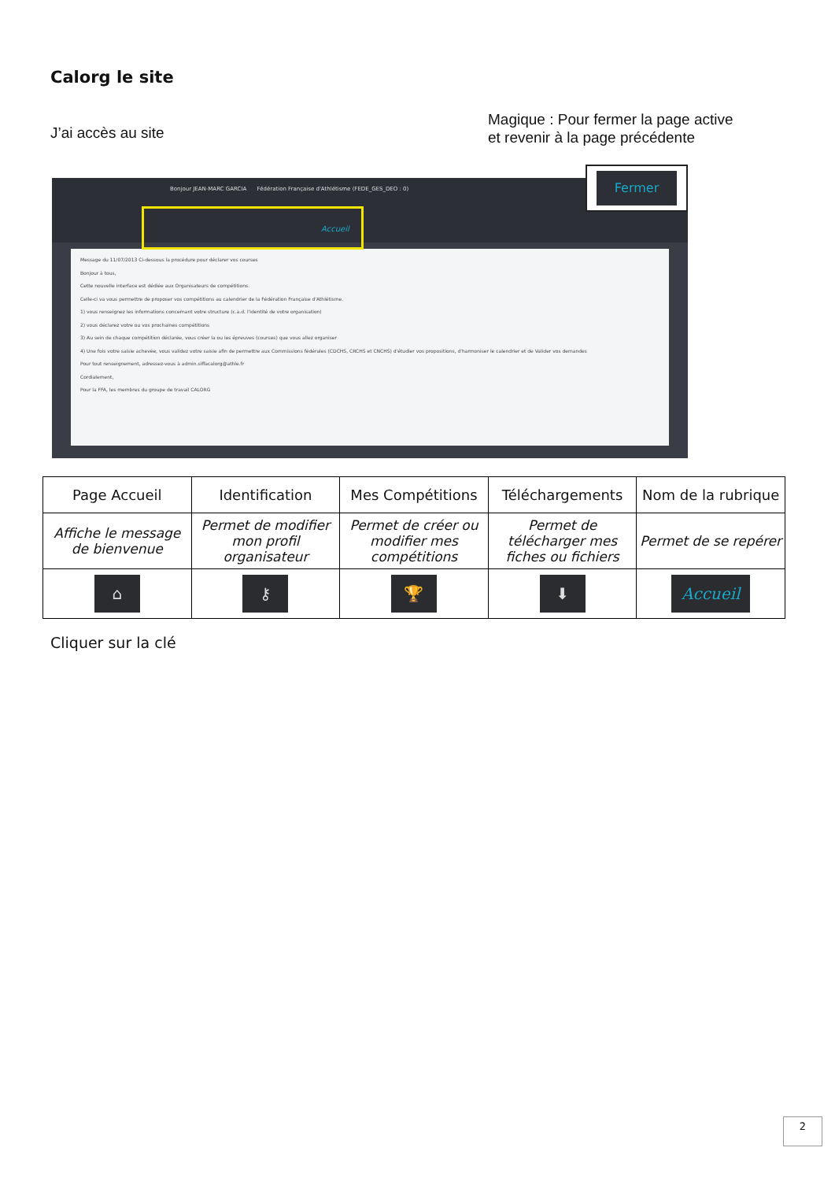Calorg le site
J’ai accès au site
Magique : Pour fermer la page active
et revenir à la page précédente
Bonjour JEAN-MARC GARCIA Fédération Française d'Athlétisme (FEDE_GES_DEO : 0)
Accueil
Message du 11/07/2013 Ci-dessous la procédure pour déclarer vos courses
Bonjour à tous,
Cette nouvelle interface est dédiée aux Organisateurs de compétitions.
Celle-ci va vous permettre de proposer vos compétitions au calendrier de la Fédération Française d'Athlétisme.
1) vous renseignez les informations concernant votre structure (c.a.d. l'identité de votre organisation)
2) vous déclarez votre ou vos prochaines compétitions
3) Au sein de chaque compétition déclarée, vous créer la ou les épreuves (courses) que vous allez organiser
4) Une fois votre saisie achevée, vous validez votre saisie afin de permettre aux Commissions fédérales (CDCHS, CRCHS et CNCHS) d'étudier vos propositions, d'harmoniser le calendrier et de Valider vos demandes
Pour tout renseignement, adressez-vous à admin.siffacalorg@athle.fr
Cordialement,
Pour la FFA, les membres du groupe de travail CALORG
Fermer
| Page Accueil | Identification | Mes Compétitions | Téléchargements | Nom de la rubrique |
| --- | --- | --- | --- | --- |
| Affiche le message de bienvenue | Permet de modifier mon profil organisateur | Permet de créer ou modifier mes compétitions | Permet de télécharger mes fiches ou fichiers | Permet de se repérer |
| ⌂ | ⚷ | 🏆 | ⬇ | Accueil |
Cliquer sur la clé
2